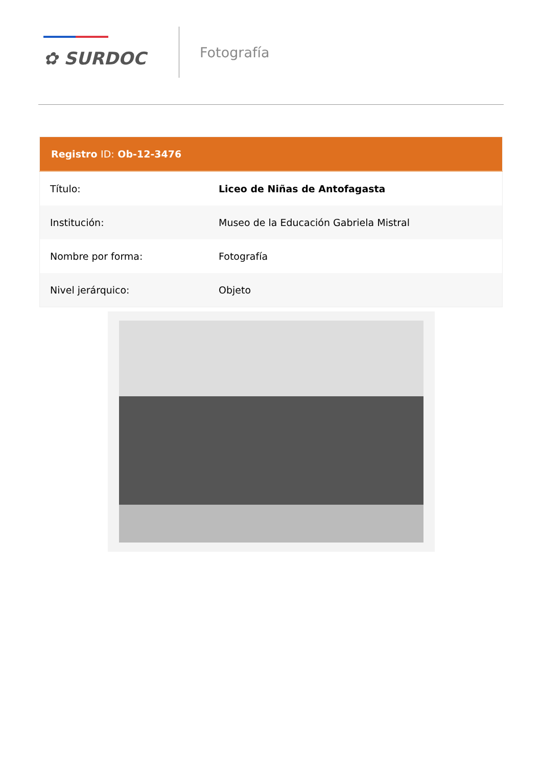✿ SURDOC
Fotografía
| Registro ID: Ob-12-3476 | |
| --- | --- |
| Título: | Liceo de Niñas de Antofagasta |
| Institución: | Museo de la Educación Gabriela Mistral |
| Nombre por forma: | Fotografía |
| Nivel jerárquico: | Objeto |